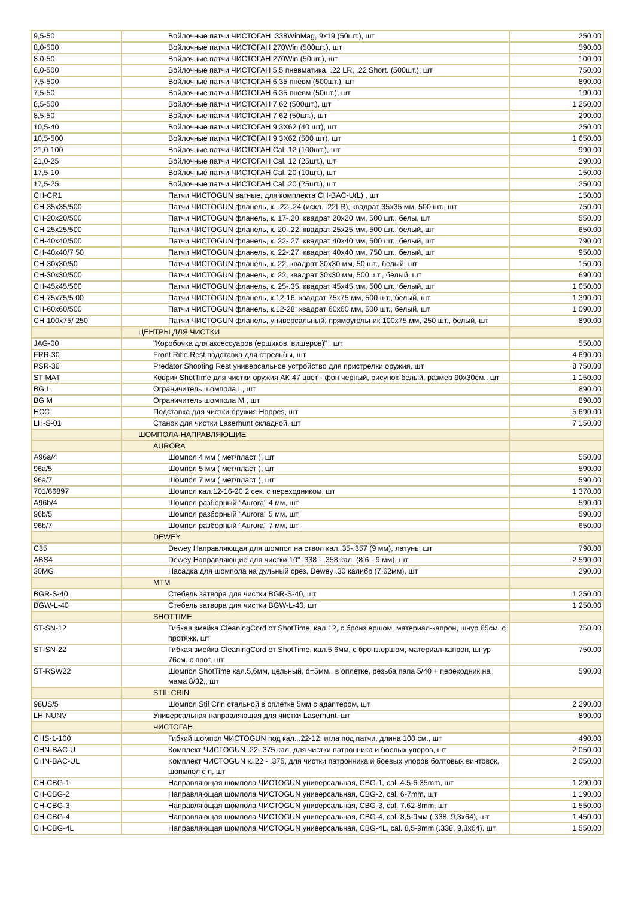| 9,5-50 | Войлочные патчи ЧИСТОГАН .338WinMag, 9х19 (50шт.), шт | 250.00 |
| 8,0-500 | Войлочные патчи ЧИСТОГАН 270Win (500шт.), шт | 590.00 |
| 8.0-50 | Войлочные патчи ЧИСТОГАН 270Win (50шт.), шт | 100.00 |
| 6,0-500 | Войлочные патчи ЧИСТОГАН 5,5 пневматика, .22 LR, .22 Short. (500шт.), шт | 750.00 |
| 7,5-500 | Войлочные патчи ЧИСТОГАН 6,35 пневм (500шт.), шт | 890.00 |
| 7,5-50 | Войлочные патчи ЧИСТОГАН 6,35 пневм (50шт.), шт | 190.00 |
| 8,5-500 | Войлочные патчи ЧИСТОГАН 7,62 (500шт.), шт | 1 250.00 |
| 8,5-50 | Войлочные патчи ЧИСТОГАН 7,62 (50шт.), шт | 290.00 |
| 10,5-40 | Войлочные патчи ЧИСТОГАН 9,3Х62 (40 шт), шт | 250.00 |
| 10,5-500 | Войлочные патчи ЧИСТОГАН 9,3Х62 (500 шт), шт | 1 650.00 |
| 21,0-100 | Войлочные патчи ЧИСТОГАН Cal. 12 (100шт.), шт | 990.00 |
| 21,0-25 | Войлочные патчи ЧИСТОГАН Cal. 12 (25шт.), шт | 290.00 |
| 17,5-10 | Войлочные патчи ЧИСТОГАН Cal. 20 (10шт.), шт | 150.00 |
| 17,5-25 | Войлочные патчи ЧИСТОГАН Cal. 20 (25шт.), шт | 250.00 |
| CH-CR1 | Патчи ЧИСТОGUN ватные, для комплекта CH-BAC-U(L) , шт | 150.00 |
| CH-35x35/500 | Патчи ЧИСТОGUN фланель, к. .22-.24 (искл. .22LR), квадрат 35х35 мм, 500 шт., шт | 750.00 |
| CH-20x20/500 | Патчи ЧИСТОGUN фланель, к..17-.20, квадрат 20х20 мм, 500 шт., белы, шт | 550.00 |
| CH-25x25/500 | Патчи ЧИСТОGUN фланель, к..20-.22, квадрат 25х25 мм, 500 шт., белый, шт | 650.00 |
| CH-40x40/500 | Патчи ЧИСТОGUN фланель, к..22-.27, квадрат 40х40 мм, 500 шт., белый, шт | 790.00 |
| CH-40x40/7 50 | Патчи ЧИСТОGUN фланель, к..22-.27, квадрат 40х40 мм, 750 шт., белый, шт | 950.00 |
| CH-30x30/50 | Патчи ЧИСТОGUN фланель, к..22, квадрат 30х30 мм, 50 шт., белый, шт | 150.00 |
| CH-30x30/500 | Патчи ЧИСТОGUN фланель, к..22, квадрат 30х30 мм, 500 шт., белый, шт | 690.00 |
| CH-45x45/500 | Патчи ЧИСТОGUN фланель, к..25-.35, квадрат 45х45 мм, 500 шт., белый, шт | 1 050.00 |
| CH-75x75/5 00 | Патчи ЧИСТОGUN фланель, к.12-16, квадрат 75х75 мм, 500 шт., белый, шт | 1 390.00 |
| CH-60x60/500 | Патчи ЧИСТОGUN фланель, к.12-28, квадрат 60х60 мм, 500 шт., белый, шт | 1 090.00 |
| CH-100x75/ 250 | Патчи ЧИСТОGUN фланель, универсальный, прямоугольник 100х75 мм, 250 шт., белый, шт | 890.00 |
| | ЦЕНТРЫ ДЛЯ ЧИСТКИ | |
| JAG-00 | "Коробочка для аксессуаров (ершиков, вишеров)" , шт | 550.00 |
| FRR-30 | Front Rifle Rest подставка для стрельбы, шт | 4 690.00 |
| PSR-30 | Predator Shooting Rest универсальное устройство для пристрелки оружия, шт | 8 750.00 |
| ST-MAT | Коврик ShotTime для чистки оружия АК-47 цвет - фон черный, рисунок-белый, размер 90х30см., шт | 1 150.00 |
| BG L | Ограничитель шомпола L, шт | 890.00 |
| BG M | Ограничитель шомпола M , шт | 890.00 |
| HCC | Подставка для чистки оружия Hoppes, шт | 5 690.00 |
| LH-S-01 | Станок для чистки Laserhunt складной, шт | 7 150.00 |
| | ШОМПОЛА-НАПРАВЛЯЮЩИЕ | |
| | AURORA | |
| A96a/4 | Шомпол 4 мм ( мет/пласт ), шт | 550.00 |
| 96a/5 | Шомпол 5 мм ( мет/пласт ), шт | 590.00 |
| 96a/7 | Шомпол 7 мм ( мет/пласт ), шт | 590.00 |
| 701/66897 | Шомпол кал.12-16-20 2 сек. с переходником, шт | 1 370.00 |
| A96b/4 | Шомпол разборный "Aurora" 4 мм, шт | 590.00 |
| 96b/5 | Шомпол разборный "Aurora" 5 мм, шт | 590.00 |
| 96b/7 | Шомпол разборный "Aurora" 7 мм, шт | 650.00 |
| | DEWEY | |
| C35 | Dewey Направляющая для шомпол на ствол кал..35-.357 (9 мм), латунь, шт | 790.00 |
| ABS4 | Dewey Направляющие для чистки 10" .338 - .358 кал. (8,6 - 9 мм), шт | 2 590.00 |
| 30MG | Насадка для шомпола на дульный срез, Dewey .30 калибр (7.62мм), шт | 290.00 |
| | MTM | |
| BGR-S-40 | Стебель затвора для чистки BGR-S-40, шт | 1 250.00 |
| BGW-L-40 | Стебель затвора для чистки BGW-L-40, шт | 1 250.00 |
| | SHOTTIME | |
| ST-SN-12 | Гибкая змейка CleaningCord от ShotTime, кал.12, с бронз.ершом, материал-капрон, шнур 65см. с протяжк, шт | 750.00 |
| ST-SN-22 | Гибкая змейка CleaningCord от ShotTime, кал.5,6мм, с бронз.ершом, материал-капрон, шнур 76см. с прот, шт | 750.00 |
| ST-RSW22 | Шомпол ShotTime кал.5,6мм, цельный, d=5мм., в оплетке, резьба папа 5/40 + переходник на мама 8/32,, шт | 590.00 |
| | STIL CRIN | |
| 98US/5 | Шомпол Stil Crin стальной в оплетке 5мм с адаптером, шт | 2 290.00 |
| LH-NUNV | Универсальная направляющая для чистки Laserhunt, шт | 890.00 |
| | ЧИСТОГАН | |
| CHS-1-100 | Гибкий шомпол ЧИСТОGUN под кал. .22-12, игла под патчи, длина 100 см., шт | 490.00 |
| CHN-BAC-U | Комплект ЧИСТОGUN .22-.375 кал, для чистки патронника и боевых упоров, шт | 2 050.00 |
| CHN-BAC-UL | Комплект ЧИСТОGUN к..22 - .375, для чистки патронника и боевых упоров болтовых винтовок, шопмпол с п, шт | 2 050.00 |
| CH-CBG-1 | Направляющая шомпола ЧИСТОGUN универсальная, CBG-1, cal. 4.5-6.35mm, шт | 1 290.00 |
| CH-CBG-2 | Направляющая шомпола ЧИСТОGUN универсальная, CBG-2, cal. 6-7mm, шт | 1 190.00 |
| CH-CBG-3 | Направляющая шомпола ЧИСТОGUN универсальная, CBG-3, cal. 7.62-8mm, шт | 1 550.00 |
| CH-CBG-4 | Направляющая шомпола ЧИСТОGUN универсальная, CBG-4, cal. 8,5-9мм (.338, 9,3х64), шт | 1 450.00 |
| CH-CBG-4L | Направляющая шомпола ЧИСТОGUN универсальная, CBG-4L, cal. 8,5-9mm (.338, 9,3х64), шт | 1 550.00 |